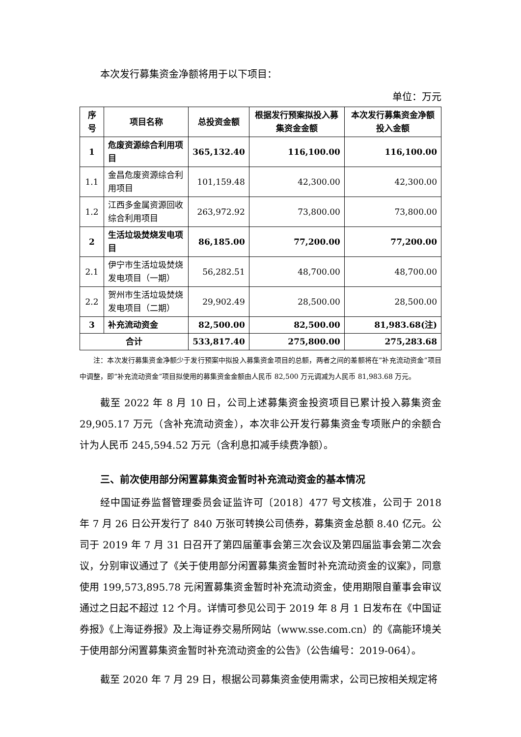本次发行募集资金净额将用于以下项目：
单位：万元
| 序号 | 项目名称 | 总投资金额 | 根据发行预案拟投入募集资金金额 | 本次发行募集资金净额投入金额 |
| --- | --- | --- | --- | --- |
| 1 | 危废资源综合利用项目 | 365,132.40 | 116,100.00 | 116,100.00 |
| 1.1 | 金昌危废资源综合利用项目 | 101,159.48 | 42,300.00 | 42,300.00 |
| 1.2 | 江西多金属资源回收综合利用项目 | 263,972.92 | 73,800.00 | 73,800.00 |
| 2 | 生活垃圾焚烧发电项目 | 86,185.00 | 77,200.00 | 77,200.00 |
| 2.1 | 伊宁市生活垃圾焚烧发电项目（一期） | 56,282.51 | 48,700.00 | 48,700.00 |
| 2.2 | 贺州市生活垃圾焚烧发电项目（二期） | 29,902.49 | 28,500.00 | 28,500.00 |
| 3 | 补充流动资金 | 82,500.00 | 82,500.00 | 81,983.68(注) |
| 合计 | | 533,817.40 | 275,800.00 | 275,283.68 |
注：本次发行募集资金净额少于发行预案中拟投入募集资金项目的总额，两者之间的差额将在“补充流动资金”项目中调整，即“补充流动资金”项目拟使用的募集资金金额由人民币 82,500 万元调减为人民币 81,983.68 万元。
截至 2022 年 8 月 10 日，公司上述募集资金投资项目已累计投入募集资金 29,905.17 万元（含补充流动资金），本次非公开发行募集资金专项账户的余额合计为人民币 245,594.52 万元（含利息扣减手续费净额）。
三、前次使用部分闲置募集资金暂时补充流动资金的基本情况
经中国证券监督管理委员会证监许可〔2018〕477 号文核准，公司于 2018 年 7 月 26 日公开发行了 840 万张可转换公司债券，募集资金总额 8.40 亿元。公司于 2019 年 7 月 31 日召开了第四届董事会第三次会议及第四届监事会第二次会议，分别审议通过了《关于使用部分闲置募集资金暂时补充流动资金的议案》，同意使用 199,573,895.78 元闲置募集资金暂时补充流动资金，使用期限自董事会审议通过之日起不超过 12 个月。详情可参见公司于 2019 年 8 月 1 日发布在《中国证券报》《上海证券报》及上海证券交易所网站（www.sse.com.cn）的《高能环境关于使用部分闲置募集资金暂时补充流动资金的公告》（公告编号：2019-064）。
截至 2020 年 7 月 29 日，根据公司募集资金使用需求，公司已按相关规定将